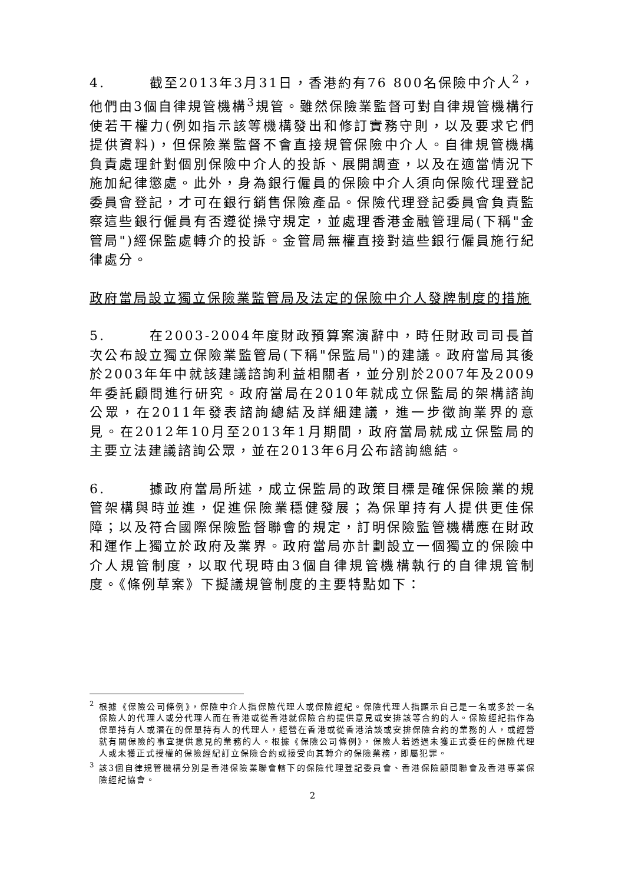4. 截至2013年3月31日，香港約有76 800名保險中介人<sup>2</sup>，他們由3個自律規管機構<sup>3</sup>規管。雖然保險業監督可對自律規管機構行使若干權力(例如指示該等機構發出和修訂實務守則，以及要求它們提供資料)，但保險業監督不會直接規管保險中介人。自律規管機構負責處理針對個別保險中介人的投訴、展開調查，以及在適當情況下施加紀律懲處。此外，身為銀行僱員的保險中介人須向保險代理登記委員會登記，才可在銀行銷售保險產品。保險代理登記委員會負責監察這些銀行僱員有否遵從操守規定，並處理香港金融管理局(下稱"金管局")經保監處轉介的投訴。金管局無權直接對這些銀行僱員施行紀律處分。
政府當局設立獨立保險業監管局及法定的保險中介人發牌制度的措施
5. 在2003-2004年度財政預算案演辭中，時任財政司司長首次公布設立獨立保險業監管局(下稱"保監局")的建議。政府當局其後於2003年年中就該建議諮詢利益相關者，並分別於2007年及2009年委託顧問進行研究。政府當局在2010年就成立保監局的架構諮詢公眾，在2011年發表諮詢總結及詳細建議，進一步徵詢業界的意見。在2012年10月至2013年1月期間，政府當局就成立保監局的主要立法建議諮詢公眾，並在2013年6月公布諮詢總結。
6. 據政府當局所述，成立保監局的政策目標是確保保險業的規管架構與時並進，促進保險業穩健發展；為保單持有人提供更佳保障；以及符合國際保險監督聯會的規定，訂明保險監管機構應在財政和運作上獨立於政府及業界。政府當局亦計劃設立一個獨立的保險中介人規管制度，以取代現時由3個自律規管機構執行的自律規管制度。《條例草案》下擬議規管制度的主要特點如下：
<sup>2</sup> 根據《保險公司條例》，保險中介人指保險代理人或保險經紀。保險代理人指顯示自己是一名或多於一名保險人的代理人或分代理人而在香港或從香港就保險合約提供意見或安排該等合約的人。保險經紀指作為保單持有人或潛在的保單持有人的代理人，經營在香港或從香港洽談或安排保險合約的業務的人，或經營就有關保險的事宜提供意見的業務的人。根據《保險公司條例》，保險人若透過未獲正式委任的保險代理人或未獲正式授權的保險經紀訂立保險合約或接受向其轉介的保險業務，即屬犯罪。
<sup>3</sup> 該3個自律規管機構分別是香港保險業聯會轄下的保險代理登記委員會、香港保險顧問聯會及香港專業保險經紀協會。
2